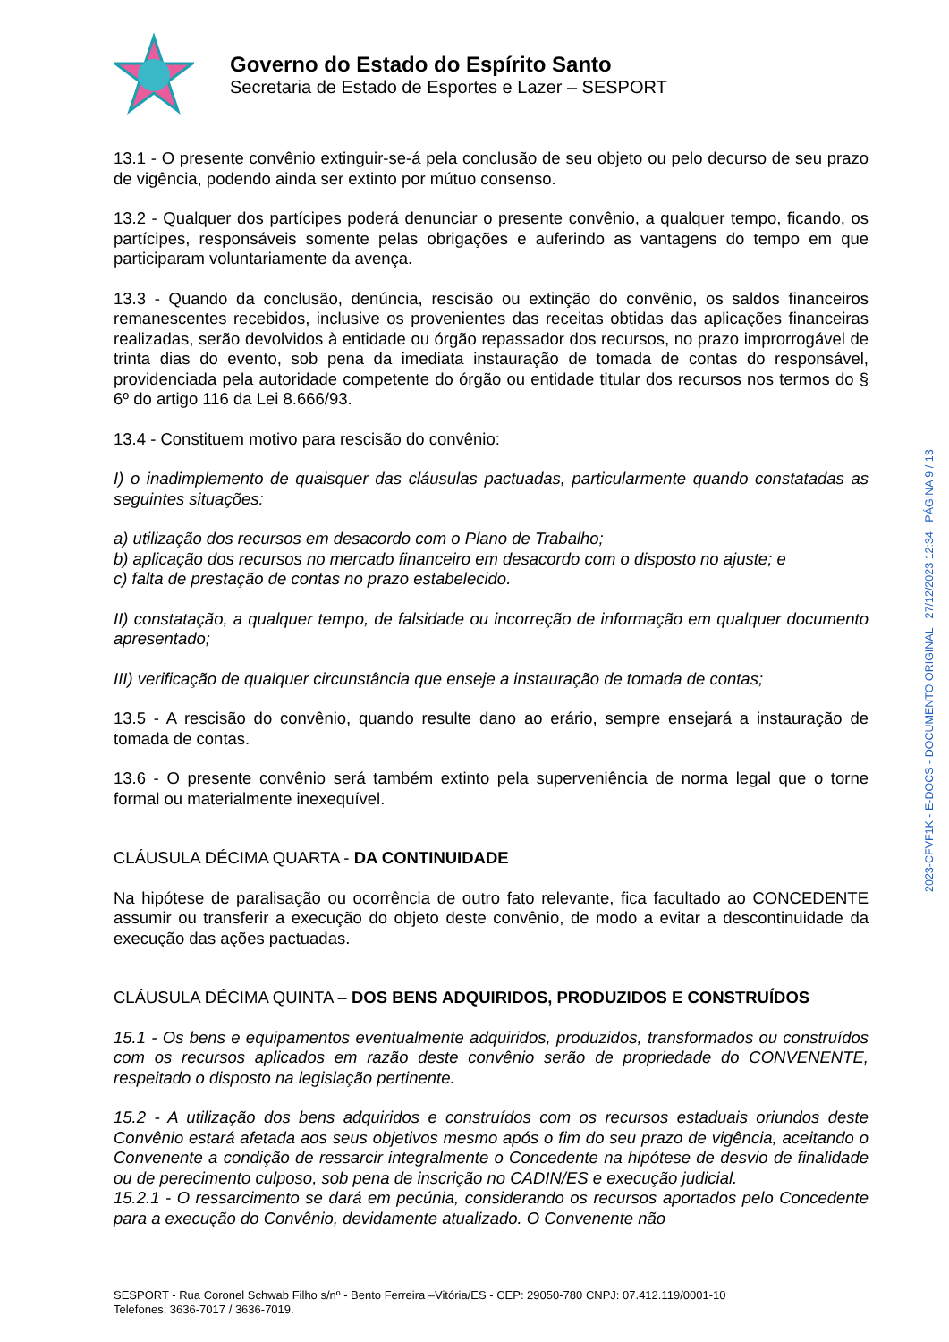Governo do Estado do Espírito Santo
Secretaria de Estado de Esportes e Lazer – SESPORT
13.1 - O presente convênio extinguir-se-á pela conclusão de seu objeto ou pelo decurso de seu prazo de vigência, podendo ainda ser extinto por mútuo consenso.
13.2 - Qualquer dos partícipes poderá denunciar o presente convênio, a qualquer tempo, ficando, os partícipes, responsáveis somente pelas obrigações e auferindo as vantagens do tempo em que participaram voluntariamente da avença.
13.3 - Quando da conclusão, denúncia, rescisão ou extinção do convênio, os saldos financeiros remanescentes recebidos, inclusive os provenientes das receitas obtidas das aplicações financeiras realizadas, serão devolvidos à entidade ou órgão repassador dos recursos, no prazo improrrogável de trinta dias do evento, sob pena da imediata instauração de tomada de contas do responsável, providenciada pela autoridade competente do órgão ou entidade titular dos recursos nos termos do § 6º do artigo 116 da Lei 8.666/93.
13.4 - Constituem motivo para rescisão do convênio:
I) o inadimplemento de quaisquer das cláusulas pactuadas, particularmente quando constatadas as seguintes situações:
a) utilização dos recursos em desacordo com o Plano de Trabalho;
b) aplicação dos recursos no mercado financeiro em desacordo com o disposto no ajuste; e
c) falta de prestação de contas no prazo estabelecido.
II) constatação, a qualquer tempo, de falsidade ou incorreção de informação em qualquer documento apresentado;
III) verificação de qualquer circunstância que enseje a instauração de tomada de contas;
13.5 - A rescisão do convênio, quando resulte dano ao erário, sempre ensejará a instauração de tomada de contas.
13.6 - O presente convênio será também extinto pela superveniência de norma legal que o torne formal ou materialmente inexequível.
CLÁUSULA DÉCIMA QUARTA - DA CONTINUIDADE
Na hipótese de paralisação ou ocorrência de outro fato relevante, fica facultado ao CONCEDENTE assumir ou transferir a execução do objeto deste convênio, de modo a evitar a descontinuidade da execução das ações pactuadas.
CLÁUSULA DÉCIMA QUINTA – DOS BENS ADQUIRIDOS, PRODUZIDOS E CONSTRUÍDOS
15.1 - Os bens e equipamentos eventualmente adquiridos, produzidos, transformados ou construídos com os recursos aplicados em razão deste convênio serão de propriedade do CONVENENTE, respeitado o disposto na legislação pertinente.
15.2 - A utilização dos bens adquiridos e construídos com os recursos estaduais oriundos deste Convênio estará afetada aos seus objetivos mesmo após o fim do seu prazo de vigência, aceitando o Convenente a condição de ressarcir integralmente o Concedente na hipótese de desvio de finalidade ou de perecimento culposo, sob pena de inscrição no CADIN/ES e execução judicial.
15.2.1 - O ressarcimento se dará em pecúnia, considerando os recursos aportados pelo Concedente para a execução do Convênio, devidamente atualizado. O Convenente não
2023-CFVF1K - E-DOCS - DOCUMENTO ORIGINAL 27/12/2023 12:34 PÁGINA 9 / 13
SESPORT - Rua Coronel Schwab Filho s/nº - Bento Ferreira –Vitória/ES - CEP: 29050-780 CNPJ: 07.412.119/0001-10
Telefones: 3636-7017 / 3636-7019.